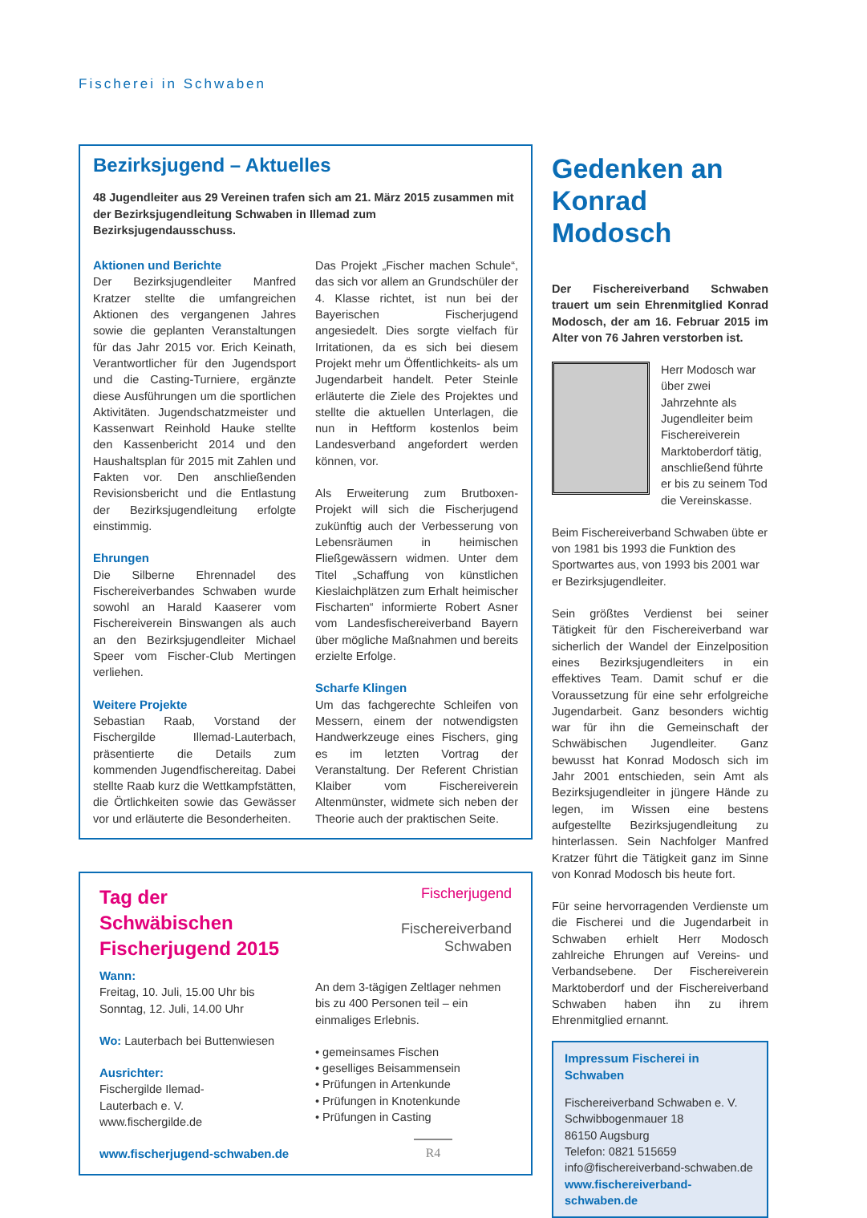Fischerei in Schwaben
Bezirksjugend – Aktuelles
48 Jugendleiter aus 29 Vereinen trafen sich am 21. März 2015 zusammen mit der Bezirksjugendleitung Schwaben in Illemad zum Bezirksjugendausschuss.
Aktionen und Berichte
Der Bezirksjugendleiter Manfred Kratzer stellte die umfangreichen Aktionen des vergangenen Jahres sowie die geplanten Veranstaltungen für das Jahr 2015 vor. Erich Keinath, Verantwortlicher für den Jugendsport und die Casting-Turniere, ergänzte diese Ausführungen um die sportlichen Aktivitäten. Jugendschatzmeister und Kassenwart Reinhold Hauke stellte den Kassenbericht 2014 und den Haushaltsplan für 2015 mit Zahlen und Fakten vor. Den anschließenden Revisionsbericht und die Entlastung der Bezirksjugendleitung erfolgte einstimmig.
Ehrungen
Die Silberne Ehrennadel des Fischereiverbandes Schwaben wurde sowohl an Harald Kaaserer vom Fischereiverein Binswangen als auch an den Bezirksjugendleiter Michael Speer vom Fischer-Club Mertingen verliehen.
Weitere Projekte
Sebastian Raab, Vorstand der Fischergilde Illemad-Lauterbach, präsentierte die Details zum kommenden Jugendfischereitag. Dabei stellte Raab kurz die Wettkampfstätten, die Örtlichkeiten sowie das Gewässer vor und erläuterte die Besonderheiten.
Das Projekt „Fischer machen Schule“, das sich vor allem an Grundschüler der 4. Klasse richtet, ist nun bei der Bayerischen Fischerjugend angesiedelt. Dies sorgte vielfach für Irritationen, da es sich bei diesem Projekt mehr um Öffentlichkeits- als um Jugendarbeit handelt. Peter Steinle erläuterte die Ziele des Projektes und stellte die aktuellen Unterlagen, die nun in Heftform kostenlos beim Landesverband angefordert werden können, vor.
Als Erweiterung zum Brutboxen-Projekt will sich die Fischerjugend zukünftig auch der Verbesserung von Lebensräumen in heimischen Fließgewässern widmen. Unter dem Titel „Schaffung von künstlichen Kieslaichplätzen zum Erhalt heimischer Fischarten“ informierte Robert Asner vom Landesfischereiverband Bayern über mögliche Maßnahmen und bereits erzielte Erfolge.
Scharfe Klingen
Um das fachgerechte Schleifen von Messern, einem der notwendigsten Handwerkzeuge eines Fischers, ging es im letzten Vortrag der Veranstaltung. Der Referent Christian Klaiber vom Fischereiverein Altenmünster, widmete sich neben der Theorie auch der praktischen Seite.
Tag der Schwäbischen Fischerjugend 2015
Wann:
Freitag, 10. Juli, 15.00 Uhr bis
Sonntag, 12. Juli, 14.00 Uhr
Wo: Lauterbach bei Buttenwiesen
Ausrichter:
Fischergilde Ilemad-
Lauterbach e. V.
www.fischergilde.de
www.fischerjugend-schwaben.de
Fischerjugend
Fischereiverband
Schwaben
An dem 3-tägigen Zeltlager nehmen bis zu 400 Personen teil – ein einmaliges Erlebnis.
• gemeinsames Fischen
• geselliges Beisammensein
• Prüfungen in Artenkunde
• Prüfungen in Knotenkunde
• Prüfungen in Casting
Gedenken an Konrad Modosch
Der Fischereiverband Schwaben trauert um sein Ehrenmitglied Konrad Modosch, der am 16. Februar 2015 im Alter von 76 Jahren verstorben ist.
Herr Modosch war über zwei Jahrzehnte als Jugendleiter beim Fischereiverein Marktoberdorf tätig, anschließend führte er bis zu seinem Tod die Vereinskasse.
Beim Fischereiverband Schwaben übte er von 1981 bis 1993 die Funktion des Sportwartes aus, von 1993 bis 2001 war er Bezirksjugendleiter.
Sein größtes Verdienst bei seiner Tätigkeit für den Fischereiverband war sicherlich der Wandel der Einzelposition eines Bezirksjugendleiters in ein effektives Team. Damit schuf er die Voraussetzung für eine sehr erfolgreiche Jugendarbeit. Ganz besonders wichtig war für ihn die Gemeinschaft der Schwäbischen Jugendleiter. Ganz bewusst hat Konrad Modosch sich im Jahr 2001 entschieden, sein Amt als Bezirksjugendleiter in jüngere Hände zu legen, im Wissen eine bestens aufgestellte Bezirksjugendleitung zu hinterlassen. Sein Nachfolger Manfred Kratzer führt die Tätigkeit ganz im Sinne von Konrad Modosch bis heute fort.
Für seine hervorragenden Verdienste um die Fischerei und die Jugendarbeit in Schwaben erhielt Herr Modosch zahlreiche Ehrungen auf Vereins- und Verbandsebene. Der Fischereiverein Marktoberdorf und der Fischereiverband Schwaben haben ihn zu ihrem Ehrenmitglied ernannt.
Impressum Fischerei in Schwaben
Fischereiverband Schwaben e. V.
Schwibbogenmauer 18
86150 Augsburg
Telefon: 0821 515659
info@fischereiverband-schwaben.de
www.fischereiverband-schwaben.de
R4